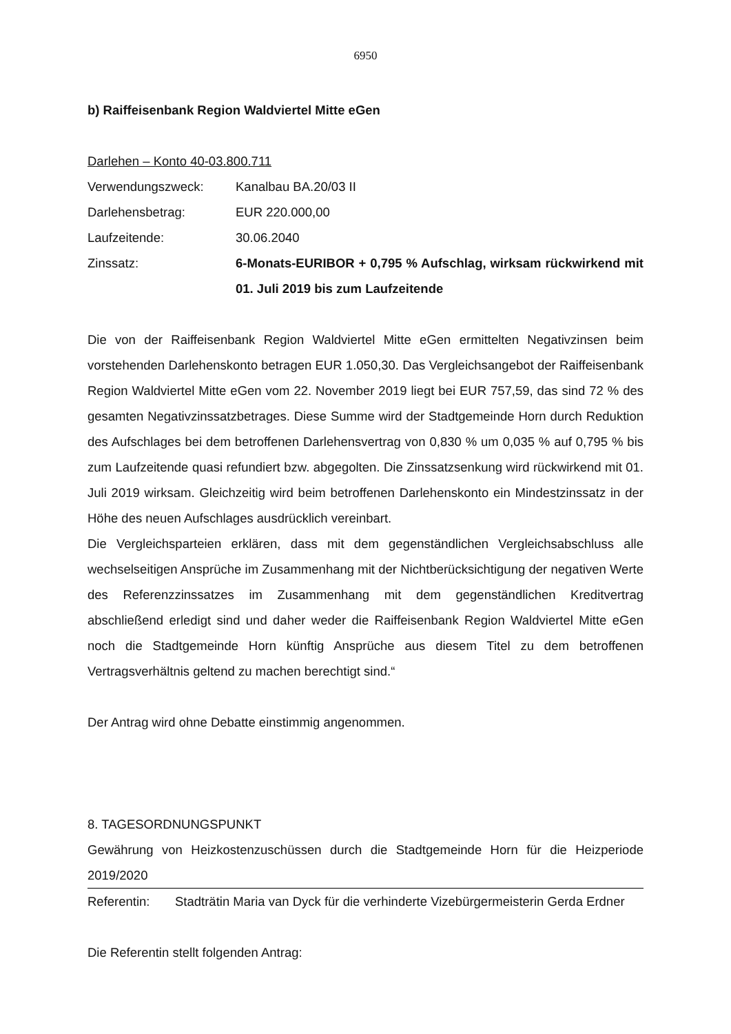6950
b) Raiffeisenbank Region Waldviertel Mitte eGen
Darlehen – Konto 40-03.800.711
Verwendungszweck: Kanalbau BA.20/03 II
Darlehensbetrag: EUR 220.000,00
Laufzeitende: 30.06.2040
Zinssatz: 6-Monats-EURIBOR + 0,795 % Aufschlag, wirksam rückwirkend mit 01. Juli 2019 bis zum Laufzeitende
Die von der Raiffeisenbank Region Waldviertel Mitte eGen ermittelten Negativzinsen beim vorstehenden Darlehenskonto betragen EUR 1.050,30. Das Vergleichsangebot der Raiffeisenbank Region Waldviertel Mitte eGen vom 22. November 2019 liegt bei EUR 757,59, das sind 72 % des gesamten Negativzinssatzbetrages. Diese Summe wird der Stadtgemeinde Horn durch Reduktion des Aufschlages bei dem betroffenen Darlehensvertrag von 0,830 % um 0,035 % auf 0,795 % bis zum Laufzeitende quasi refundiert bzw. abgegolten. Die Zinssatzsenkung wird rückwirkend mit 01. Juli 2019 wirksam. Gleichzeitig wird beim betroffenen Darlehenskonto ein Mindestzinssatz in der Höhe des neuen Aufschlages ausdrücklich vereinbart.
Die Vergleichsparteien erklären, dass mit dem gegenständlichen Vergleichsabschluss alle wechselseitigen Ansprüche im Zusammenhang mit der Nichtberücksichtigung der negativen Werte des Referenzzinssatzes im Zusammenhang mit dem gegenständlichen Kreditvertrag abschließend erledigt sind und daher weder die Raiffeisenbank Region Waldviertel Mitte eGen noch die Stadtgemeinde Horn künftig Ansprüche aus diesem Titel zu dem betroffenen Vertragsverhältnis geltend zu machen berechtigt sind.“
Der Antrag wird ohne Debatte einstimmig angenommen.
8. TAGESORDNUNGSPUNKT
Gewährung von Heizkostenzuschüssen durch die Stadtgemeinde Horn für die Heizperiode 2019/2020
Referentin: Stadträtin Maria van Dyck für die verhinderte Vizebürgermeisterin Gerda Erdner
Die Referentin stellt folgenden Antrag: